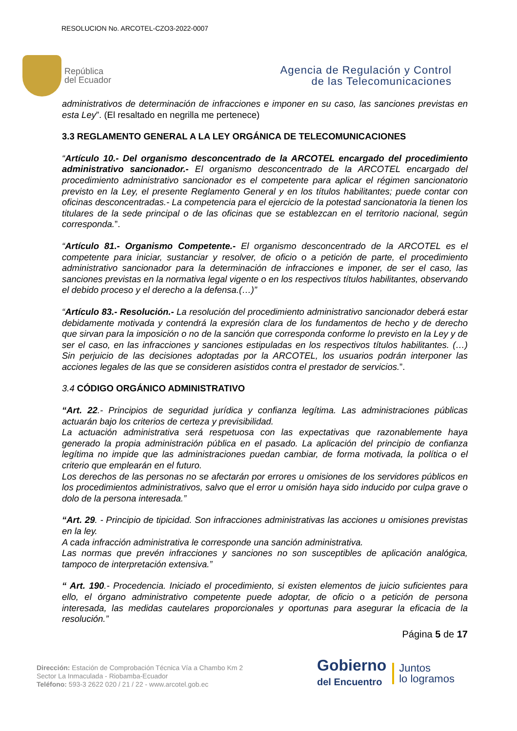RESOLUCION No. ARCOTEL-CZO3-2022-0007
República
del Ecuador
Agencia de Regulación y Control
de las Telecomunicaciones
administrativos de determinación de infracciones e imponer en su caso, las sanciones previstas en esta Ley”. (El resaltado en negrilla me pertenece)
3.3 REGLAMENTO GENERAL A LA LEY ORGÁNICA DE TELECOMUNICACIONES
“Artículo 10.- Del organismo desconcentrado de la ARCOTEL encargado del procedimiento administrativo sancionador.- El organismo desconcentrado de la ARCOTEL encargado del procedimiento administrativo sancionador es el competente para aplicar el régimen sancionatorio previsto en la Ley, el presente Reglamento General y en los títulos habilitantes; puede contar con oficinas desconcentradas.- La competencia para el ejercicio de la potestad sancionatoria la tienen los titulares de la sede principal o de las oficinas que se establezcan en el territorio nacional, según corresponda.”.
“Artículo 81.- Organismo Competente.- El organismo desconcentrado de la ARCOTEL es el competente para iniciar, sustanciar y resolver, de oficio o a petición de parte, el procedimiento administrativo sancionador para la determinación de infracciones e imponer, de ser el caso, las sanciones previstas en la normativa legal vigente o en los respectivos títulos habilitantes, observando el debido proceso y el derecho a la defensa.(…)”
“Artículo 83.- Resolución.- La resolución del procedimiento administrativo sancionador deberá estar debidamente motivada y contendrá la expresión clara de los fundamentos de hecho y de derecho que sirvan para la imposición o no de la sanción que corresponda conforme lo previsto en la Ley y de ser el caso, en las infracciones y sanciones estipuladas en los respectivos títulos habilitantes. (…) Sin perjuicio de las decisiones adoptadas por la ARCOTEL, los usuarios podrán interponer las acciones legales de las que se consideren asistidos contra el prestador de servicios.”.
3.4 CÓDIGO ORGÁNICO ADMINISTRATIVO
“Art. 22.- Principios de seguridad jurídica y confianza legítima. Las administraciones públicas actuarán bajo los criterios de certeza y previsibilidad.
La actuación administrativa será respetuosa con las expectativas que razonablemente haya generado la propia administración pública en el pasado. La aplicación del principio de confianza legítima no impide que las administraciones puedan cambiar, de forma motivada, la política o el criterio que emplearán en el futuro.
Los derechos de las personas no se afectarán por errores u omisiones de los servidores públicos en los procedimientos administrativos, salvo que el error u omisión haya sido inducido por culpa grave o dolo de la persona interesada.”
“Art. 29. - Principio de tipicidad. Son infracciones administrativas las acciones u omisiones previstas en la ley.
A cada infracción administrativa le corresponde una sanción administrativa.
Las normas que prevén infracciones y sanciones no son susceptibles de aplicación analógica, tampoco de interpretación extensiva.”
“ Art. 190.- Procedencia. Iniciado el procedimiento, si existen elementos de juicio suficientes para ello, el órgano administrativo competente puede adoptar, de oficio o a petición de persona interesada, las medidas cautelares proporcionales y oportunas para asegurar la eficacia de la resolución.”
Página 5 de 17
Dirección: Estación de Comprobación Técnica Vía a Chambo Km 2
Sector La Inmaculada - Riobamba-Ecuador
Teléfono: 593-3 2622 020 / 21 / 22 - www.arcotel.gob.ec
Gobierno
del Encuentro
Juntos
lo logramos